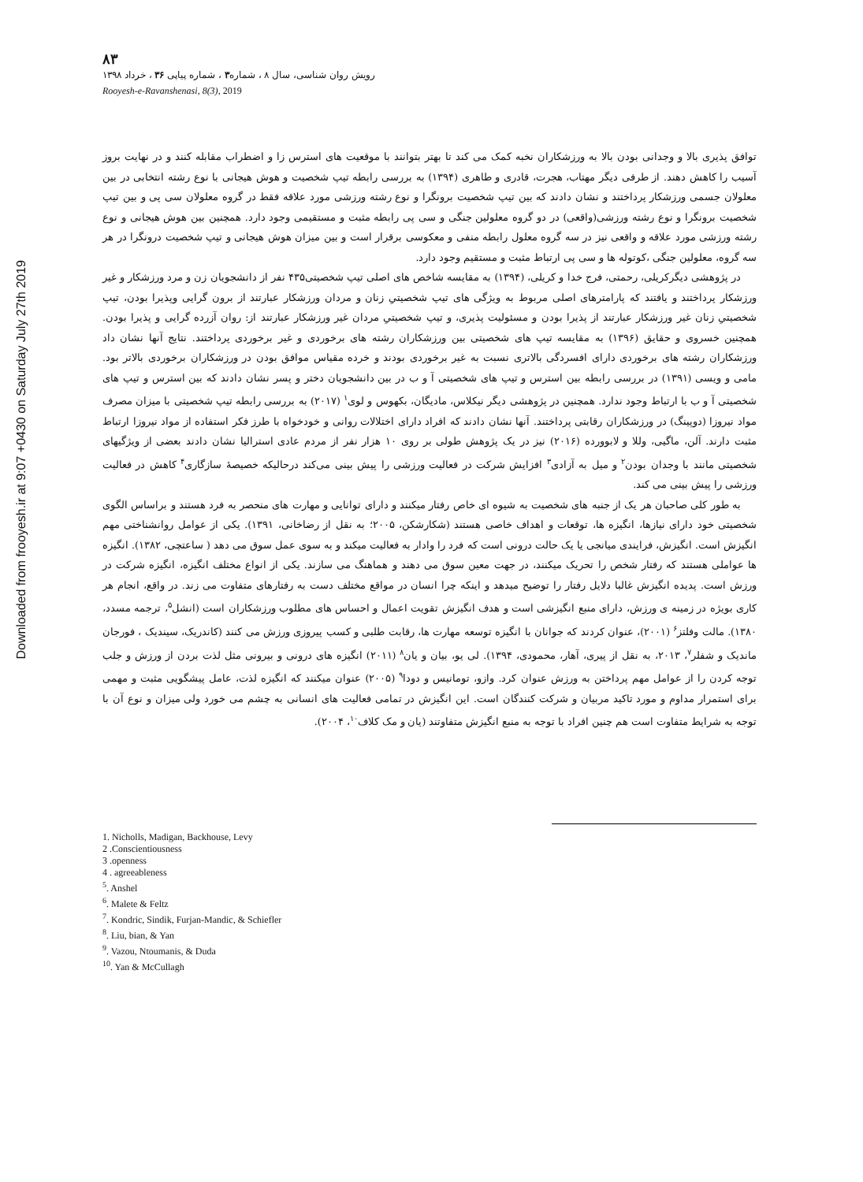Downloaded from frooyesh.ir at 9:07 +0430 on Saturday July 27th 2019
۸۳
رویش روان شناسی، سال ۸ ، شماره۳ ، شماره پیاپی ۳۶ ، خرداد ۱۳۹۸
Rooyesh-e-Ravanshenasi, 8(3), 2019
توافق پذیری بالا و وجدانی بودن بالا به ورزشکاران نخبه کمک می کند تا بهتر بتوانند با موقعیت های استرس زا و اضطراب مقابله کنند و در نهایت بروز آسیب را کاهش دهند. از طرفی دیگر مهتاب، هجرت، قادری و طاهری (۱۳۹۴) به بررسی رابطه تیپ شخصیت و هوش هیجانی با نوع رشته انتخابی در بین معلولان جسمی ورزشکار پرداختند و نشان دادند که بین تیپ شخصیت برونگرا و نوع رشته ورزشی مورد علاقه فقط در گروه معلولان سی پی و بین تیپ شخصیت برونگرا و نوع رشته ورزشی(واقعی) در دو گروه معلولین جنگی و سی پی رابطه مثبت و مستقیمی وجود دارد. همچنین بین هوش هیجانی و نوع رشته ورزشی مورد علاقه و واقعی نیز در سه گروه معلول رابطه منفی و معکوسی برقرار است و بین میزان هوش هیجانی و تیپ شخصیت درونگرا در هر سه گروه، معلولین جنگی ،کوتوله ها و سی پی ارتباط مثبت و مستقیم وجود دارد.
در پژوهشی دیگرکریلی، رحمتی، فرج خدا و کریلی، (۱۳۹۴) به مقایسه شاخص های اصلی تیپ شخصیتی۴۳۵ نفر از دانشجویان زن و مرد ورزشکار و غیر ورزشکار پرداختند و یافتند که پارامترهای اصلی مربوط به ویژگی های تیپ شخصیتیِ زنان و مردان ورزشکار عبارتند از برون گرایی وپذیرا بودن، تیپ شخصیتیِ زنان غیر ورزشکار عبارتند از پذیرا بودن و مسئولیت پذیری، و تیپ شخصیتیِ مردان غیر ورزشکار عبارتند از: روان آزرده گرایی و پذیرا بودن. همچنین خسروی و حقایق (۱۳۹۶) به مقایسه تیپ های شخصیتی بین ورزشکاران رشته های برخوردی و غیر برخوردی پرداختند. نتایج آنها نشان داد ورزشکاران رشته های برخوردی دارای افسردگی بالاتری نسبت به غیر برخوردی بودند و خرده مقیاس موافق بودن در ورزشکاران برخوردی بالاتر بود. مامی و ویسی (۱۳۹۱) در بررسی رابطه بین استرس و تیپ های شخصیتی آ و ب در بین دانشجویان دختر و پسر نشان دادند که بین استرس و تیپ های شخصیتی آ و ب با ارتباط وجود ندارد. همچنین در پژوهشی دیگر نیکلاس، مادیگان، بکهوس و لوی<sup>۱</sup> (۲۰۱۷) به بررسی رابطه تیپ شخصیتی با میزان مصرف مواد نیروزا (دوپینگ) در ورزشکاران رقابتی پرداختند. آنها نشان دادند که افراد دارای اختلالات روانی و خودخواه با طرز فکر استفاده از مواد نیروزا ارتباط مثبت دارند. آلن، ماگیی، وللا و لابوورده (۲۰۱۶) نیز در یک پژوهش طولی بر روی ۱۰ هزار نفر از مردم عادی استرالیا نشان دادند بعضی از ویژگیهای شخصیتی مانند با وجدان بودن<sup>۲</sup> و میل به آزادی<sup>۳</sup> افزایش شرکت در فعالیت ورزشی را پیش بینی می‌کند درحالیکه خصیصهٔ سازگاری<sup>۴</sup> کاهش در فعالیت ورزشی را پیش بینی می کند.
به طور کلی صاحبان هر یک از جنبه های شخصیت به شیوه ای خاص رفتار میکنند و دارای توانایی و مهارت های منحصر به فرد هستند و براساس الگوی شخصیتی خود دارای نیازها، انگیزه ها، توقعات و اهداف خاصی هستند (شکارشکن، ۲۰۰۵؛ به نقل از رضاخانی، ۱۳۹۱). یکی از عوامل روانشناختی مهم انگیزش است. انگیزش، فرایندی میانجی یا یک حالت درونی است که فرد را وادار به فعالیت میکند و به سوی عمل سوق می دهد ( ساعتچی، ۱۳۸۲). انگیزه ها عواملی هستند که رفتار شخص را تحریک میکنند، در جهت معین سوق می دهند و هماهنگ می سازند. یکی از انواع مختلف انگیزه، انگیزه شرکت در ورزش است. پدیده انگیزش غالبا دلایل رفتار را توضیح میدهد و اینکه چرا انسان در مواقع مختلف دست به رفتارهای متفاوت می زند. در واقع، انجام هر کاری بویژه در زمینه ی ورزش، دارای منبع انگیزشی است و هدف انگیزش تقویت اعمال و احساس های مطلوب ورزشکاران است (انشل<sup>۵</sup>، ترجمه مسدد، ۱۳۸۰). مالت وفلتز<sup>۶</sup> (۲۰۰۱)، عنوان کردند که جوانان با انگیزه توسعه مهارت ها، رقابت طلبی و کسب پیروزی ورزش می کنند (کاندریک، سیندیک ، فورجان ماندیک و شفلر<sup>۷</sup>، ۲۰۱۳، به نقل از پیری، آهار، محمودی، ۱۳۹۴). لی یو، بیان و یان<sup>۸</sup> (۲۰۱۱) انگیزه های درونی و بیرونی مثل لذت بردن از ورزش و جلب توجه کردن را از عوامل مهم پرداختن به ورزش عنوان کرد. وازو، تومانیس و دودا<sup>۹</sup> (۲۰۰۵) عنوان میکنند که انگیزه لذت، عامل پیشگویی مثبت و مهمی برای استمرار مداوم و مورد تاکید مربیان و شرکت کنندگان است. این انگیزش در تمامی فعالیت های انسانی به چشم می خورد ولی میزان و نوع آن با توجه به شرایط متفاوت است هم چنین افراد با توجه به منبع انگیزش متفاوتند (یان و مک کلاف<sup>۱۰</sup>، ۲۰۰۴).
1. Nicholls, Madigan, Backhouse, Levy
2 .Conscientiousness
3 .openness
4 . agreeableness
<sup>5</sup>. Anshel
<sup>6</sup>. Malete & Feltz
<sup>7</sup>. Kondric, Sindik, Furjan-Mandic, & Schiefler
<sup>8</sup>. Liu, bian, & Yan
<sup>9</sup>. Vazou, Ntoumanis, & Duda
<sup>10</sup>. Yan & McCullagh